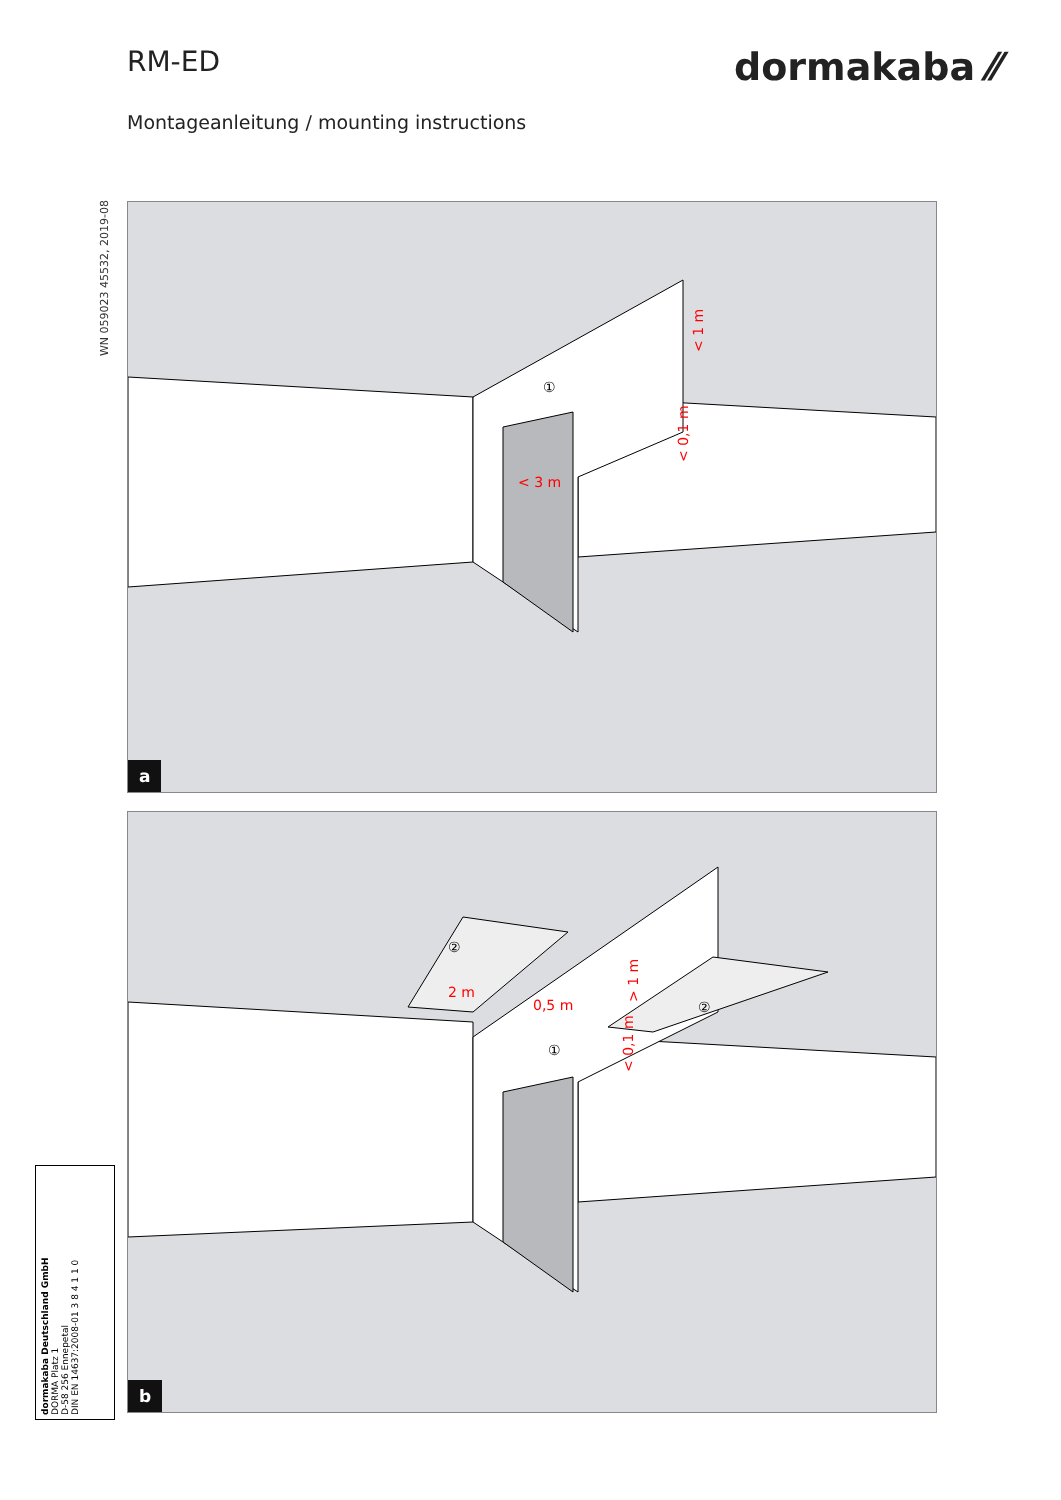RM-ED
dormakaba ⁄⁄
Montageanleitung / mounting instructions
WN 059023 45532, 2019-08
< 3 m
< 0,1 m
< 1 m
①
a
2 m
0,5 m
< 0,1 m
> 1 m
②
②
①
b
dormakaba Deutschland GmbH
DORMA Platz 1
D-58 256 Ennepetal
DIN EN 14637:2008-01 3 8 4 1 1 0